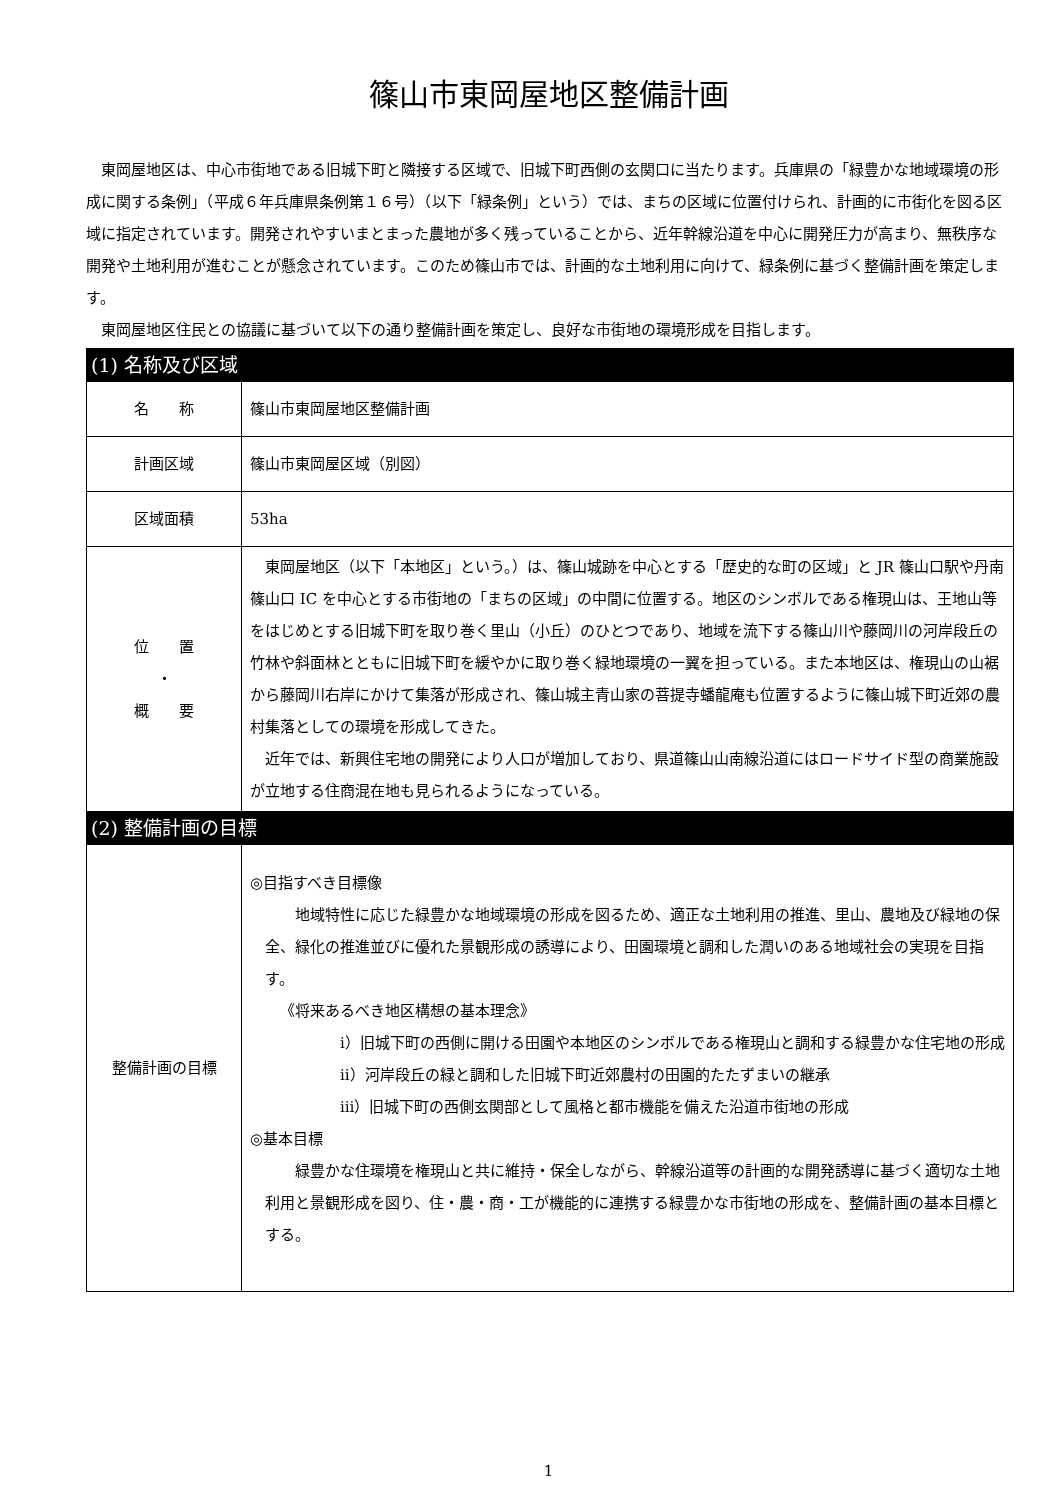篠山市東岡屋地区整備計画
東岡屋地区は、中心市街地である旧城下町と隣接する区域で、旧城下町西側の玄関口に当たります。兵庫県の「緑豊かな地域環境の形成に関する条例」（平成６年兵庫県条例第１６号）（以下「緑条例」という）では、まちの区域に位置付けられ、計画的に市街化を図る区域に指定されています。開発されやすいまとまった農地が多く残っていることから、近年幹線沿道を中心に開発圧力が高まり、無秩序な開発や土地利用が進むことが懸念されています。このため篠山市では、計画的な土地利用に向けて、緑条例に基づく整備計画を策定します。
東岡屋地区住民との協議に基づいて以下の通り整備計画を策定し、良好な市街地の環境形成を目指します。
| (1) 名称及び区域 | |
| 名 称 | 篠山市東岡屋地区整備計画 |
| 計画区域 | 篠山市東岡屋区域（別図） |
| 区域面積 | 53ha |
| 位 置 ・ 概 要 | 東岡屋地区（以下「本地区」という。）は、篠山城跡を中心とする「歴史的な町の区域」と JR 篠山口駅や丹南篠山口 IC を中心とする市街地の「まちの区域」の中間に位置する。地区のシンボルである権現山は、王地山等をはじめとする旧城下町を取り巻く里山（小丘）のひとつであり、地域を流下する篠山川や藤岡川の河岸段丘の竹林や斜面林とともに旧城下町を緩やかに取り巻く緑地環境の一翼を担っている。また本地区は、権現山の山裾から藤岡川右岸にかけて集落が形成され、篠山城主青山家の菩提寺蟠龍庵も位置するように篠山城下町近郊の農村集落としての環境を形成してきた。 近年では、新興住宅地の開発により人口が増加しており、県道篠山山南線沿道にはロードサイド型の商業施設が立地する住商混在地も見られるようになっている。 |
| (2) 整備計画の目標 | |
| 整備計画の目標 | ◎目指すべき目標像 地域特性に応じた緑豊かな地域環境の形成を図るため、適正な土地利用の推進、里山、農地及び緑地の保全、緑化の推進並びに優れた景観形成の誘導により、田園環境と調和した潤いのある地域社会の実現を目指す。 《将来あるべき地区構想の基本理念》 ⅰ）旧城下町の西側に開ける田園や本地区のシンボルである権現山と調和する緑豊かな住宅地の形成 ⅱ）河岸段丘の緑と調和した旧城下町近郊農村の田園的たたずまいの継承 ⅲ）旧城下町の西側玄関部として風格と都市機能を備えた沿道市街地の形成 ◎基本目標 緑豊かな住環境を権現山と共に維持・保全しながら、幹線沿道等の計画的な開発誘導に基づく適切な土地利用と景観形成を図り、住・農・商・工が機能的に連携する緑豊かな市街地の形成を、整備計画の基本目標とする。 |
1